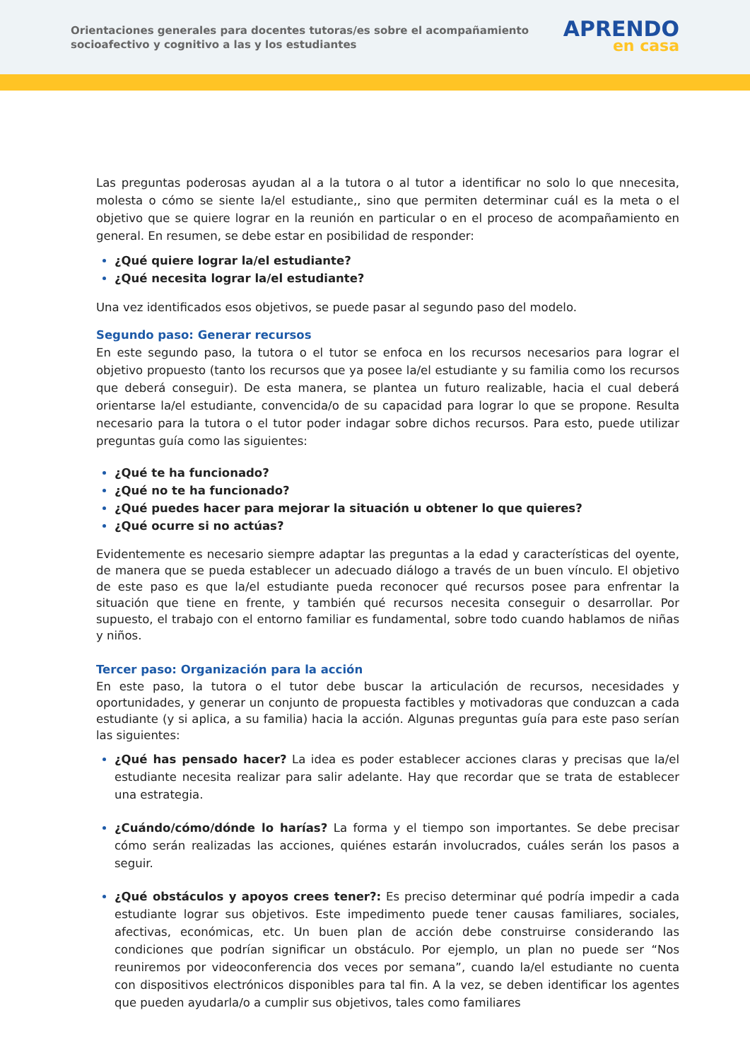Orientaciones generales para docentes tutoras/es sobre el acompañamiento
socioafectivo y cognitivo a las y los estudiantes
APRENDO
en casa
Las preguntas poderosas ayudan al a la tutora o al tutor a identificar no solo lo que nnecesita, molesta o cómo se siente la/el estudiante,, sino que permiten determinar cuál es la meta o el objetivo que se quiere lograr en la reunión en particular o en el proceso de acompañamiento en general. En resumen, se debe estar en posibilidad de responder:
¿Qué quiere lograr la/el estudiante?
¿Qué necesita lograr la/el estudiante?
Una vez identificados esos objetivos, se puede pasar al segundo paso del modelo.
Segundo paso: Generar recursos
En este segundo paso, la tutora o el tutor se enfoca en los recursos necesarios para lograr el objetivo propuesto (tanto los recursos que ya posee la/el estudiante y su familia como los recursos que deberá conseguir). De esta manera, se plantea un futuro realizable, hacia el cual deberá orientarse la/el estudiante, convencida/o de su capacidad para lograr lo que se propone. Resulta necesario para la tutora o el tutor poder indagar sobre dichos recursos. Para esto, puede utilizar preguntas guía como las siguientes:
¿Qué te ha funcionado?
¿Qué no te ha funcionado?
¿Qué puedes hacer para mejorar la situación u obtener lo que quieres?
¿Qué ocurre si no actúas?
Evidentemente es necesario siempre adaptar las preguntas a la edad y características del oyente, de manera que se pueda establecer un adecuado diálogo a través de un buen vínculo. El objetivo de este paso es que la/el estudiante pueda reconocer qué recursos posee para enfrentar la situación que tiene en frente, y también qué recursos necesita conseguir o desarrollar. Por supuesto, el trabajo con el entorno familiar es fundamental, sobre todo cuando hablamos de niñas y niños.
Tercer paso: Organización para la acción
En este paso, la tutora o el tutor debe buscar la articulación de recursos, necesidades y oportunidades, y generar un conjunto de propuesta factibles y motivadoras que conduzcan a cada estudiante (y si aplica, a su familia) hacia la acción. Algunas preguntas guía para este paso serían las siguientes:
¿Qué has pensado hacer? La idea es poder establecer acciones claras y precisas que la/el estudiante necesita realizar para salir adelante. Hay que recordar que se trata de establecer una estrategia.
¿Cuándo/cómo/dónde lo harías? La forma y el tiempo son importantes. Se debe precisar cómo serán realizadas las acciones, quiénes estarán involucrados, cuáles serán los pasos a seguir.
¿Qué obstáculos y apoyos crees tener?: Es preciso determinar qué podría impedir a cada estudiante lograr sus objetivos. Este impedimento puede tener causas familiares, sociales, afectivas, económicas, etc. Un buen plan de acción debe construirse considerando las condiciones que podrían significar un obstáculo. Por ejemplo, un plan no puede ser “Nos reuniremos por videoconferencia dos veces por semana”, cuando la/el estudiante no cuenta con dispositivos electrónicos disponibles para tal fin. A la vez, se deben identificar los agentes que pueden ayudarla/o a cumplir sus objetivos, tales como familiares